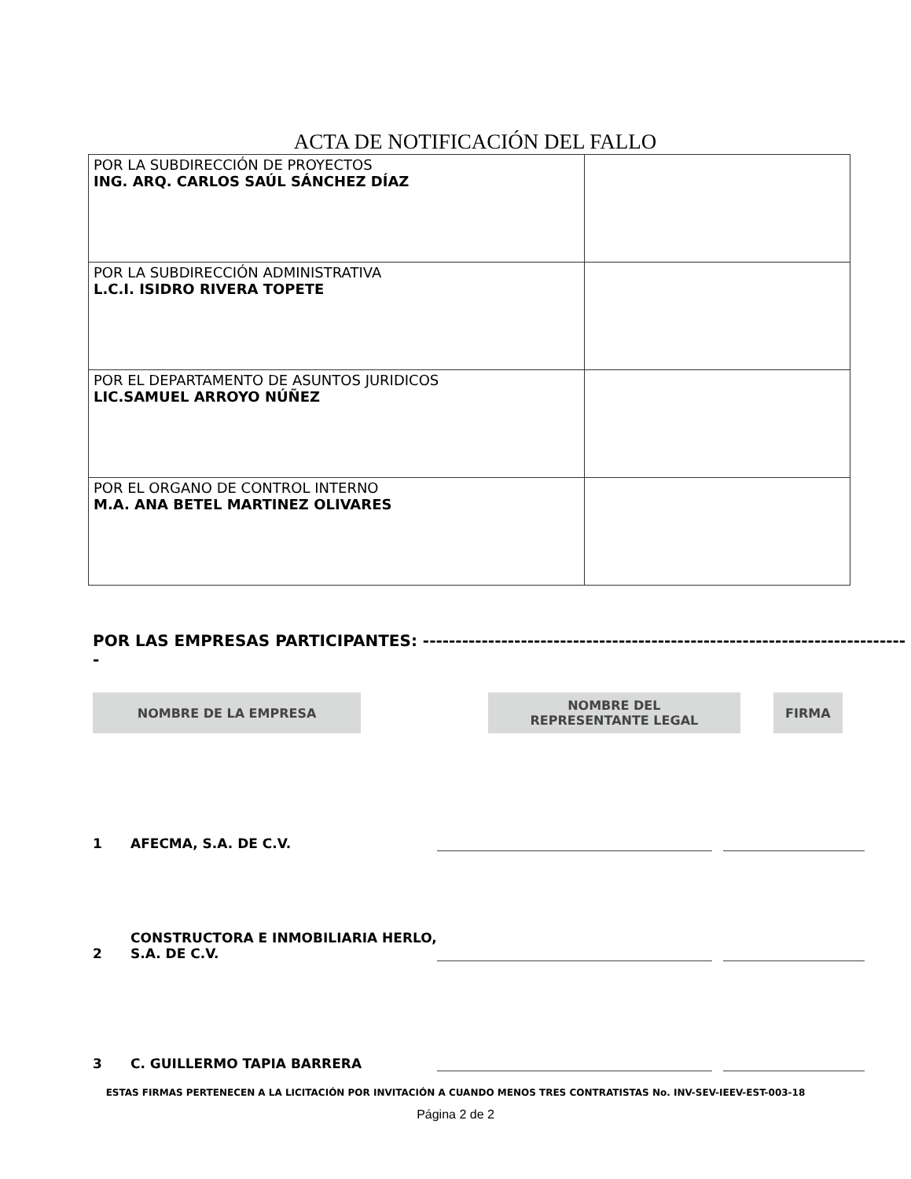ACTA DE NOTIFICACIÓN DEL FALLO
| POR LA SUBDIRECCIÓN DE PROYECTOS ING. ARQ. CARLOS SAÚL SÁNCHEZ DÍAZ | |
| POR LA SUBDIRECCIÓN ADMINISTRATIVA L.C.I. ISIDRO RIVERA TOPETE | |
| POR EL DEPARTAMENTO DE ASUNTOS JURIDICOS LIC.SAMUEL ARROYO NÚÑEZ | |
| POR EL ORGANO DE CONTROL INTERNO M.A. ANA BETEL MARTINEZ OLIVARES | |
POR LAS EMPRESAS PARTICIPANTES: ---------------------------------------------------------------------------
| NOMBRE DE LA EMPRESA | | NOMBRE DEL REPRESENTANTE LEGAL | | FIRMA |
1 AFECMA, S.A. DE C.V.
2 CONSTRUCTORA E INMOBILIARIA HERLO,
S.A. DE C.V.
3 C. GUILLERMO TAPIA BARRERA
ESTAS FIRMAS PERTENECEN A LA LICITACIÓN POR INVITACIÓN A CUANDO MENOS TRES CONTRATISTAS No. INV-SEV-IEEV-EST-003-18
Página 2 de 2